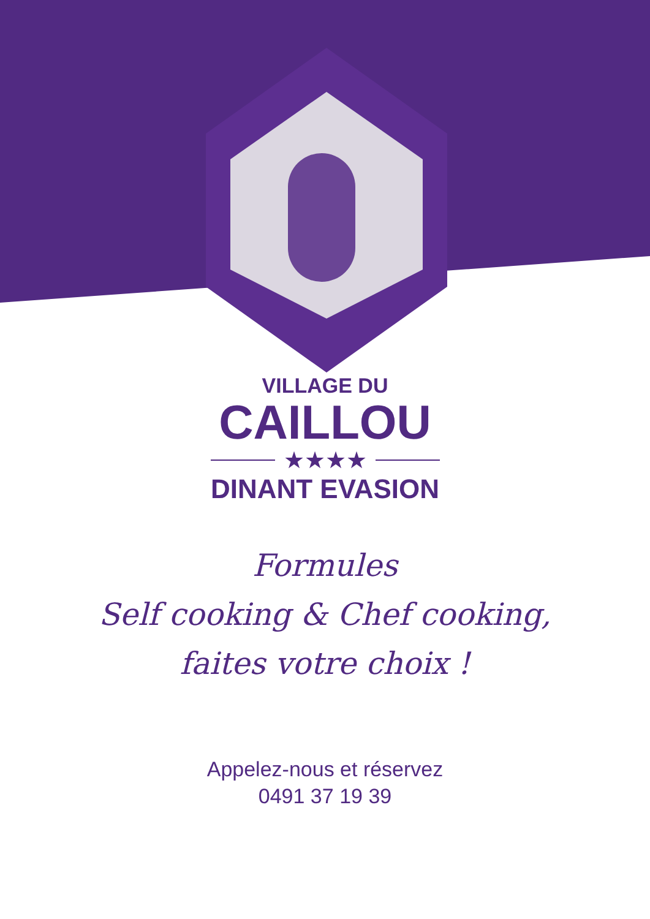VILLAGE DU
CAILLOU
★★★★
DINANT EVASION
Formules
Self cooking & Chef cooking,
faites votre choix !
Appelez-nous et réservez
0491 37 19 39